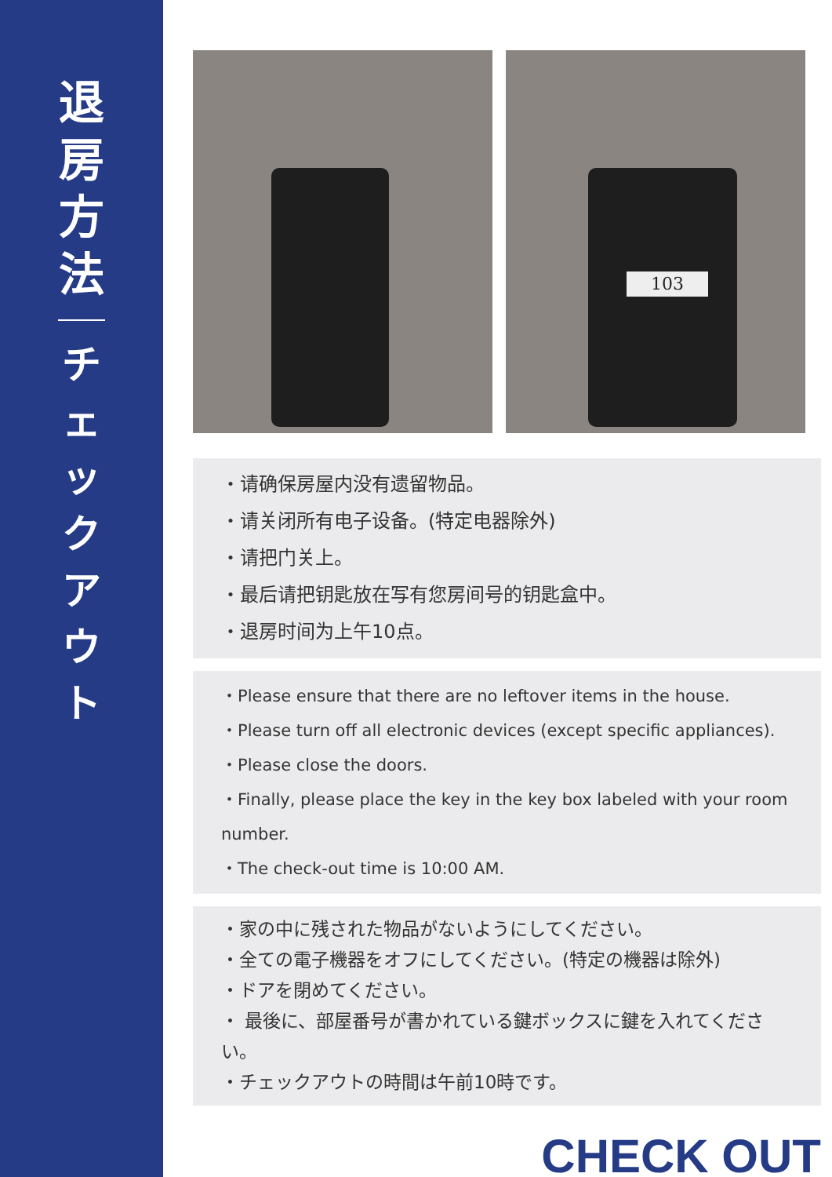退房方法
チェックアウト
103
・请确保房屋内没有遗留物品。
・请关闭所有电子设备。(特定电器除外)
・请把门关上。
・最后请把钥匙放在写有您房间号的钥匙盒中。
・退房时间为上午10点。
・Please ensure that there are no leftover items in the house.
・Please turn off all electronic devices (except specific appliances).
・Please close the doors.
・Finally, please place the key in the key box labeled with your room number.
・The check-out time is 10:00 AM.
・家の中に残された物品がないようにしてください。
・全ての電子機器をオフにしてください。(特定の機器は除外)
・ドアを閉めてください。
・ 最後に、部屋番号が書かれている鍵ボックスに鍵を入れてください。
・チェックアウトの時間は午前10時です。
CHECK OUT